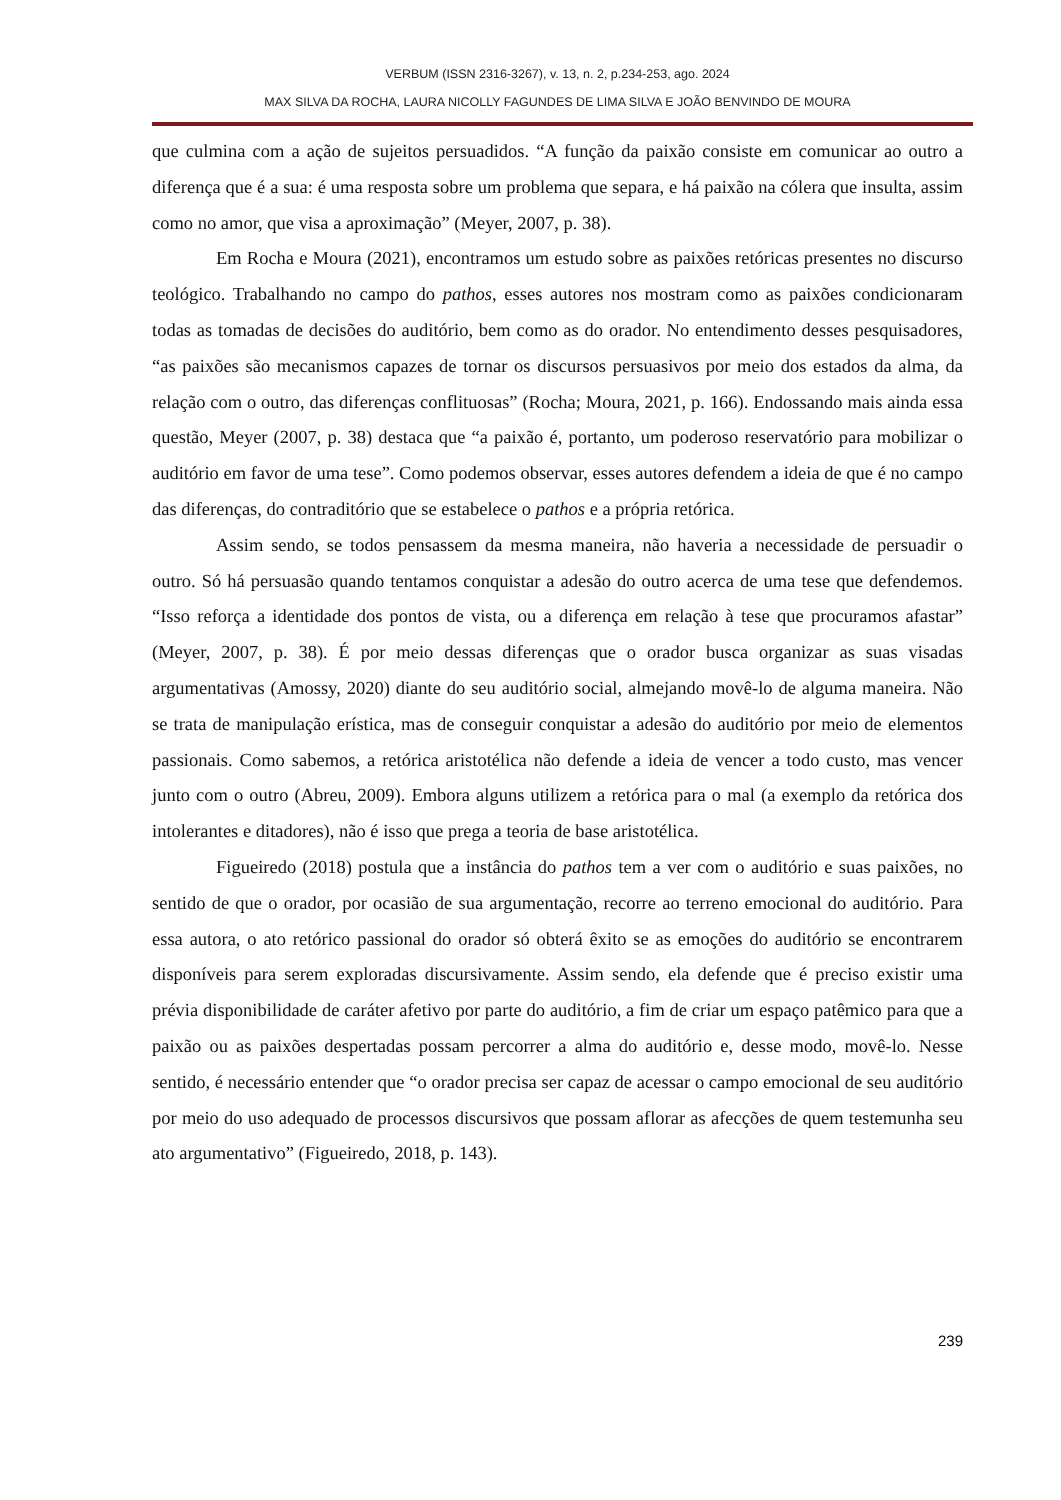VERBUM (ISSN 2316-3267), v. 13, n. 2, p.234-253, ago. 2024
MAX SILVA DA ROCHA, LAURA NICOLLY FAGUNDES DE LIMA SILVA E JOÃO BENVINDO DE MOURA
que culmina com a ação de sujeitos persuadidos. “A função da paixão consiste em comunicar ao outro a diferença que é a sua: é uma resposta sobre um problema que separa, e há paixão na cólera que insulta, assim como no amor, que visa a aproximação” (Meyer, 2007, p. 38).
Em Rocha e Moura (2021), encontramos um estudo sobre as paixões retóricas presentes no discurso teológico. Trabalhando no campo do pathos, esses autores nos mostram como as paixões condicionaram todas as tomadas de decisões do auditório, bem como as do orador. No entendimento desses pesquisadores, “as paixões são mecanismos capazes de tornar os discursos persuasivos por meio dos estados da alma, da relação com o outro, das diferenças conflituosas” (Rocha; Moura, 2021, p. 166). Endossando mais ainda essa questão, Meyer (2007, p. 38) destaca que “a paixão é, portanto, um poderoso reservatório para mobilizar o auditório em favor de uma tese”. Como podemos observar, esses autores defendem a ideia de que é no campo das diferenças, do contraditório que se estabelece o pathos e a própria retórica.
Assim sendo, se todos pensassem da mesma maneira, não haveria a necessidade de persuadir o outro. Só há persuasão quando tentamos conquistar a adesão do outro acerca de uma tese que defendemos. “Isso reforça a identidade dos pontos de vista, ou a diferença em relação à tese que procuramos afastar” (Meyer, 2007, p. 38). É por meio dessas diferenças que o orador busca organizar as suas visadas argumentativas (Amossy, 2020) diante do seu auditório social, almejando movê-lo de alguma maneira. Não se trata de manipulação erística, mas de conseguir conquistar a adesão do auditório por meio de elementos passionais. Como sabemos, a retórica aristotélica não defende a ideia de vencer a todo custo, mas vencer junto com o outro (Abreu, 2009). Embora alguns utilizem a retórica para o mal (a exemplo da retórica dos intolerantes e ditadores), não é isso que prega a teoria de base aristotélica.
Figueiredo (2018) postula que a instância do pathos tem a ver com o auditório e suas paixões, no sentido de que o orador, por ocasião de sua argumentação, recorre ao terreno emocional do auditório. Para essa autora, o ato retórico passional do orador só obterá êxito se as emoções do auditório se encontrarem disponíveis para serem exploradas discursivamente. Assim sendo, ela defende que é preciso existir uma prévia disponibilidade de caráter afetivo por parte do auditório, a fim de criar um espaço patêmico para que a paixão ou as paixões despertadas possam percorrer a alma do auditório e, desse modo, movê-lo. Nesse sentido, é necessário entender que “o orador precisa ser capaz de acessar o campo emocional de seu auditório por meio do uso adequado de processos discursivos que possam aflorar as afecções de quem testemunha seu ato argumentativo” (Figueiredo, 2018, p. 143).
239